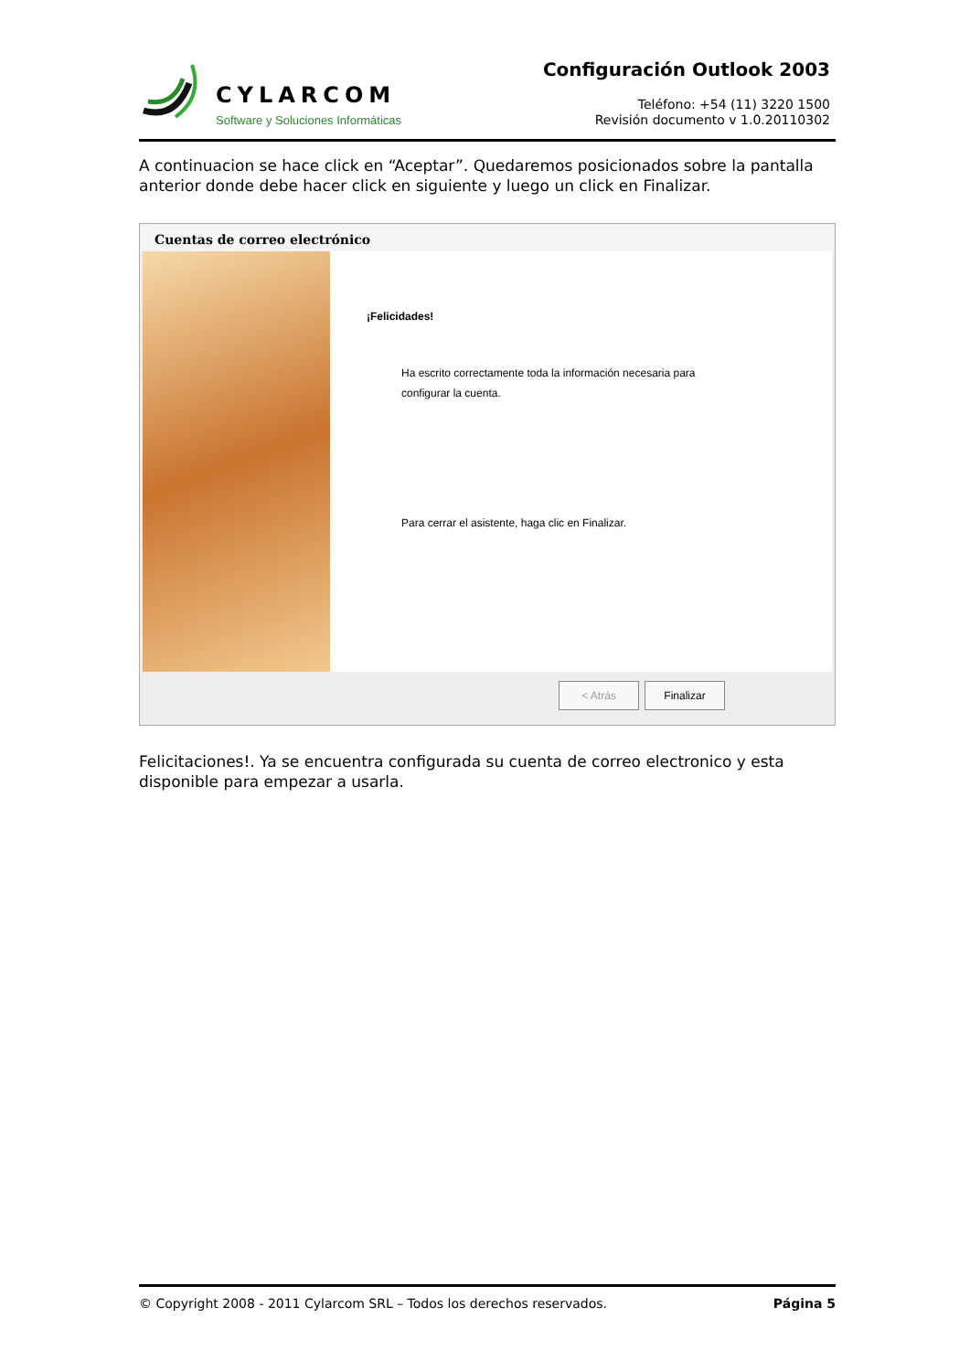CYLARCOM
Software y Soluciones Informáticas
Configuración Outlook 2003
Teléfono: +54 (11) 3220 1500
Revisión documento v 1.0.20110302
A continuacion se hace click en “Aceptar”. Quedaremos posicionados sobre la pantalla anterior donde debe hacer click en siguiente y luego un click en Finalizar.
Cuentas de correo electrónico
¡Felicidades!
Ha escrito correctamente toda la información necesaria para configurar la cuenta.
Para cerrar el asistente, haga clic en Finalizar.
< Atrás Finalizar
Felicitaciones!. Ya se encuentra configurada su cuenta de correo electronico y esta disponible para empezar a usarla.
© Copyright 2008 - 2011 Cylarcom SRL – Todos los derechos reservados. Página 5